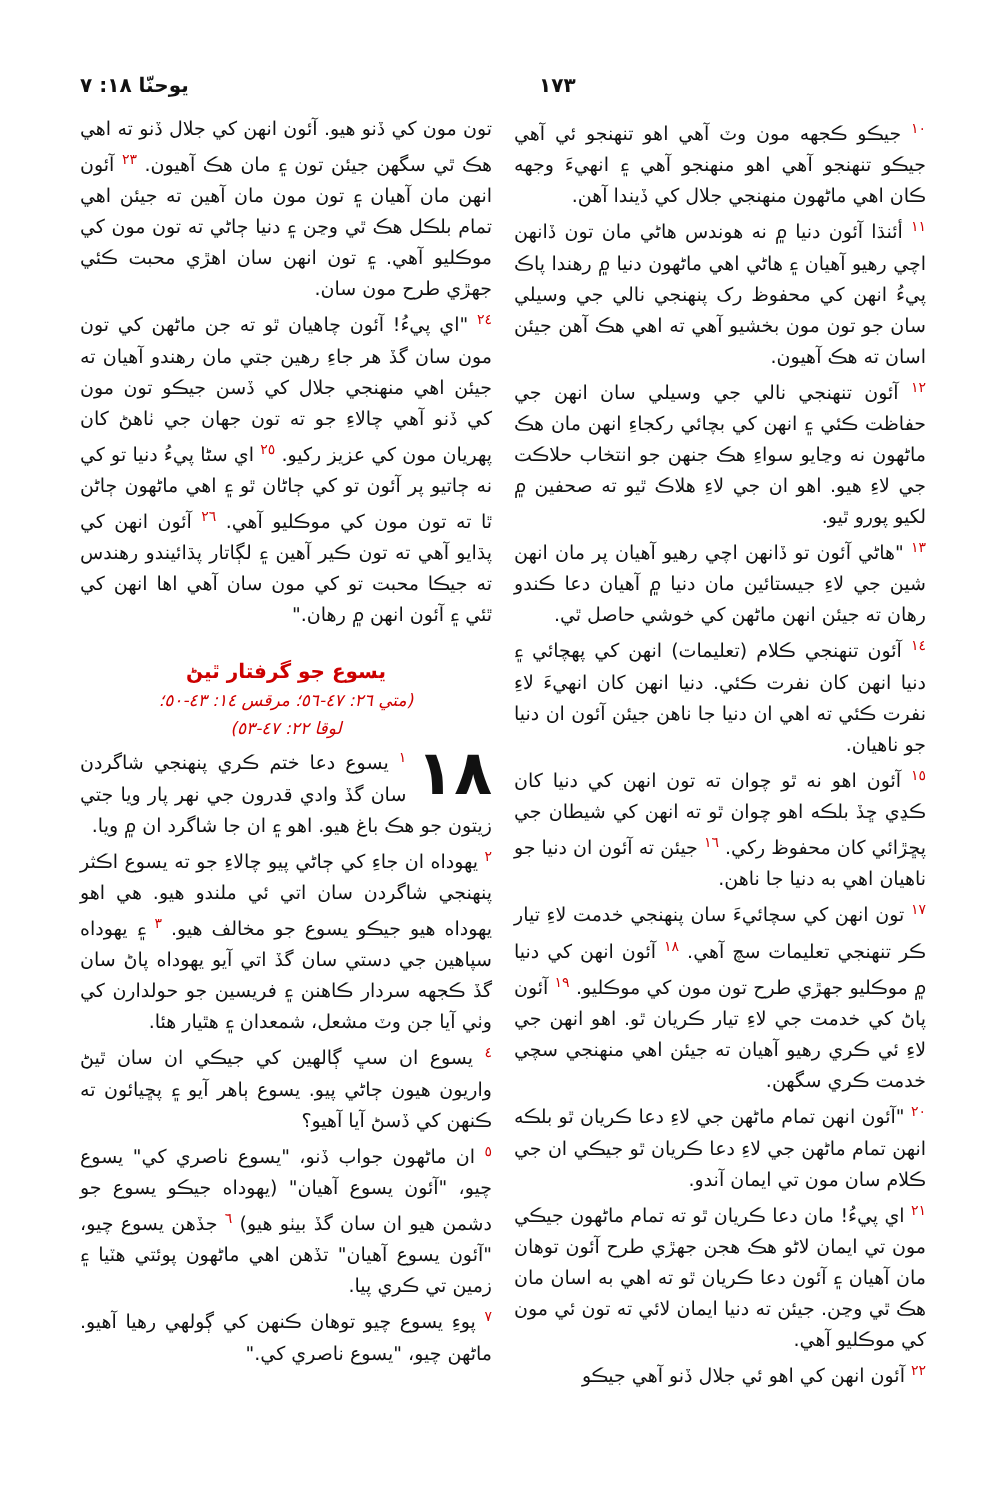۱۷۳ يوحنّا ۱۸: ۷
١٠ جيڪو ڪجهه مون وٽ آهي اهو تنهنجو ئي آهي جيڪو تنهنجو آهي اهو منهنجو آهي ۽ انهيءَ وجهه ڪان اهي ماڻهون منهنجي جلال کي ڏيندا آهن.
١١ أئنڌا آئون دنيا ۾ نه هوندس هاڻي مان تون ڏانهن اچي رهيو آهيان ۽ هاڻي اهي ماڻهون دنيا ۾ رهندا پاڪ پيءُ انهن کي محفوظ رک پنهنجي نالي جي وسيلي سان جو تون مون بخشيو آهي ته اهي هڪ آهن جيئن اسان ته هڪ آهيون.
١٢ آئون تنهنجي نالي جي وسيلي سان انهن جي حفاظت ڪئي ۽ انهن کي بچائي رکجاءِ انهن مان هڪ ماڻهون نه وڃايو سواءِ هڪ جنهن جو انتخاب حلاڪت جي لاءِ هيو. اهو ان جي لاءِ هلاڪ ٿيو ته صحفين ۾ لکيو پورو ٿيو.
١٣ "هاڻي آئون تو ڏانهن اچي رهيو آهيان پر مان انهن شين جي لاءِ جيستائين مان دنيا ۾ آهيان دعا ڪندو رهان ته جيئن انهن ماڻهن کي خوشي حاصل ٿي.
١٤ آئون تنهنجي ڪلام (تعليمات) انهن کي پهچائي ۽ دنيا انهن کان نفرت ڪئي. دنيا انهن کان انهيءَ لاءِ نفرت ڪئي ته اهي ان دنيا جا ناهن جيئن آئون ان دنيا جو ناهيان.
١٥ آئون اهو نه ٿو چوان ته تون انهن کي دنيا کان ڪڍي ڇڏ بلڪه اهو چوان ٿو ته انهن کي شيطان جي پڇڙائي کان محفوظ رکي. ١٦ جيئن ته آئون ان دنيا جو ناهيان اهي به دنيا جا ناهن.
١٧ تون انهن کي سچائيءَ سان پنهنجي خدمت لاءِ تيار ڪر تنهنجي تعليمات سچ آهي. ١٨ آئون انهن کي دنيا ۾ موڪليو جهڙي طرح تون مون کي موڪليو. ١٩ آئون پاڻ کي خدمت جي لاءِ تيار ڪريان ٿو. اهو انهن جي لاءِ ئي ڪري رهيو آهيان ته جيئن اهي منهنجي سچي خدمت ڪري سگهن.
٢٠ "آئون انهن تمام ماڻهن جي لاءِ دعا ڪريان ٿو بلڪه انهن تمام ماڻهن جي لاءِ دعا ڪريان ٿو جيڪي ان جي ڪلام سان مون تي ايمان آندو.
٢١ اي پيءُ! مان دعا ڪريان ٿو ته تمام ماڻهون جيڪي مون تي ايمان لاڻو هڪ هجن جهڙي طرح آئون توهان مان آهيان ۽ آئون دعا ڪريان ٿو ته اهي به اسان مان هڪ ٿي وڃن. جيئن ته دنيا ايمان لائي ته تون ئي مون کي موڪليو آهي.
٢٢ آئون انهن کي اهو ئي جلال ڏنو آهي جيڪو
تون مون کي ڏنو هيو. آئون انهن کي جلال ڏنو ته اهي هڪ ٿي سگهن جيئن تون ۽ مان هڪ آهيون. ٢٣ آئون انهن مان آهيان ۽ تون مون مان آهين ته جيئن اهي تمام بلڪل هڪ ٿي وڃن ۽ دنيا ڄاڻي ته تون مون کي موڪليو آهي. ۽ تون انهن سان اهڙي محبت ڪئي جهڙي طرح مون سان.
٢٤ "اي پيءُ! آئون چاهيان ٿو ته جن ماڻهن کي تون مون سان گڏ هر جاءِ رهين جتي مان رهندو آهيان ته جيئن اهي منهنجي جلال کي ڏسن جيڪو تون مون کي ڏنو آهي چالاءِ جو ته تون جهان جي ٺاهڻ کان پهريان مون کي عزيز رکيو. ٢٥ اي سڻا پيءُ دنيا تو کي نه ڄاتيو پر آئون تو کي ڄاڻان ٿو ۽ اهي ماڻهون ڄاڻن ٿا ته تون مون کي موڪليو آهي. ٢٦ آئون انهن کي پڌايو آهي ته تون ڪير آهين ۽ لڳاتار پڌائيندو رهندس ته جيڪا محبت تو کي مون سان آهي اها انهن کي ٿئي ۽ آئون انهن ۾ رهان."
يسوع جو گرفتار ٿيڻ
(متي ٢٦: ٤٧-٥٦؛ مرقس ١٤: ٤٣-٥٠؛
لوقا ٢٢: ٤٧-٥٣)
١٨ ١ يسوع دعا ختم ڪري پنهنجي شاگردن سان گڏ وادي قدرون جي نهر پار ويا جتي زيتون جو هڪ باغ هيو. اهو ۽ ان جا شاگرد ان ۾ ويا.
٢ يهوداه ان جاءِ کي ڄاڻي پيو چالاءِ جو ته يسوع اڪثر پنهنجي شاگردن سان اتي ئي ملندو هيو. هي اهو يهوداه هيو جيڪو يسوع جو مخالف هيو. ٣ ۽ يهوداه سپاهين جي دستي سان گڏ اتي آيو يهوداه پاڻ سان گڏ ڪجهه سردار ڪاهنن ۽ فريسين جو حولدارن کي وٺي آيا جن وٽ مشعل، شمعدان ۽ هٿيار هئا.
٤ يسوع ان سڀ ڳالهين کي جيڪي ان سان ٿيڻ واريون هيون ڄاڻي پيو. يسوع ٻاهر آيو ۽ پڇيائون ته ڪنهن کي ڏسڻ آيا آهيو؟
٥ ان ماڻهون جواب ڏنو، "يسوع ناصري کي" يسوع چيو، "آئون يسوع آهيان" (يهوداه جيڪو يسوع جو دشمن هيو ان سان گڏ بيٺو هيو) ٦ جڏهن يسوع چيو، "آئون يسوع آهيان" تڏهن اهي ماڻهون پوئتي هٽيا ۽ زمين تي ڪري پيا.
٧ پوءِ يسوع چيو توهان ڪنهن کي ڳولهي رهيا آهيو. ماڻهن چيو، "يسوع ناصري کي."